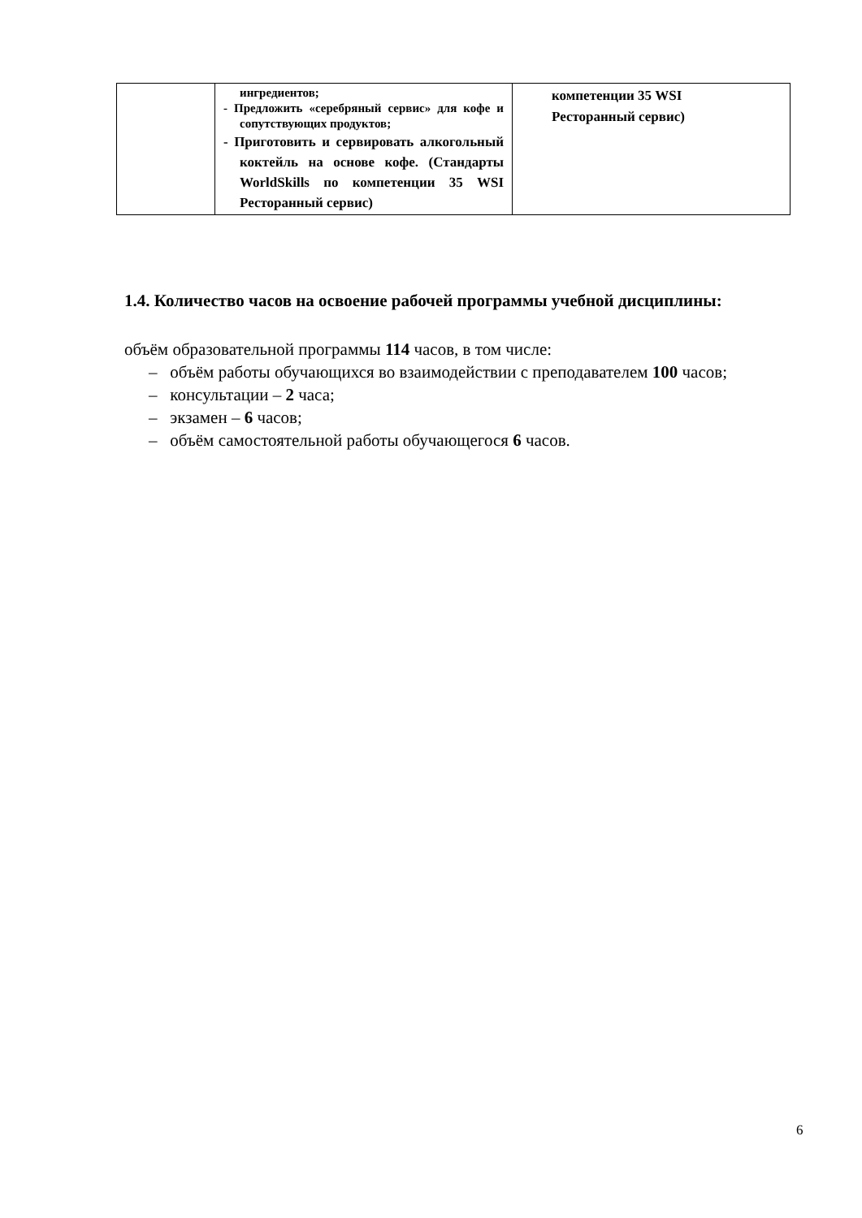| | ингредиентов; - Предложить «серебряный сервис» для кофе и сопутствующих продуктов; - Приготовить и сервировать алкогольный коктейль на основе кофе. (Стандарты WorldSkills по компетенции 35 WSI Ресторанный сервис) | компетенции 35 WSI Ресторанный сервис) |
1.4. Количество часов на освоение рабочей программы учебной дисциплины:
объём образовательной программы 114 часов, в том числе:
– объём работы обучающихся во взаимодействии с преподавателем 100 часов;
– консультации – 2 часа;
– экзамен – 6 часов;
– объём самостоятельной работы обучающегося 6 часов.
6